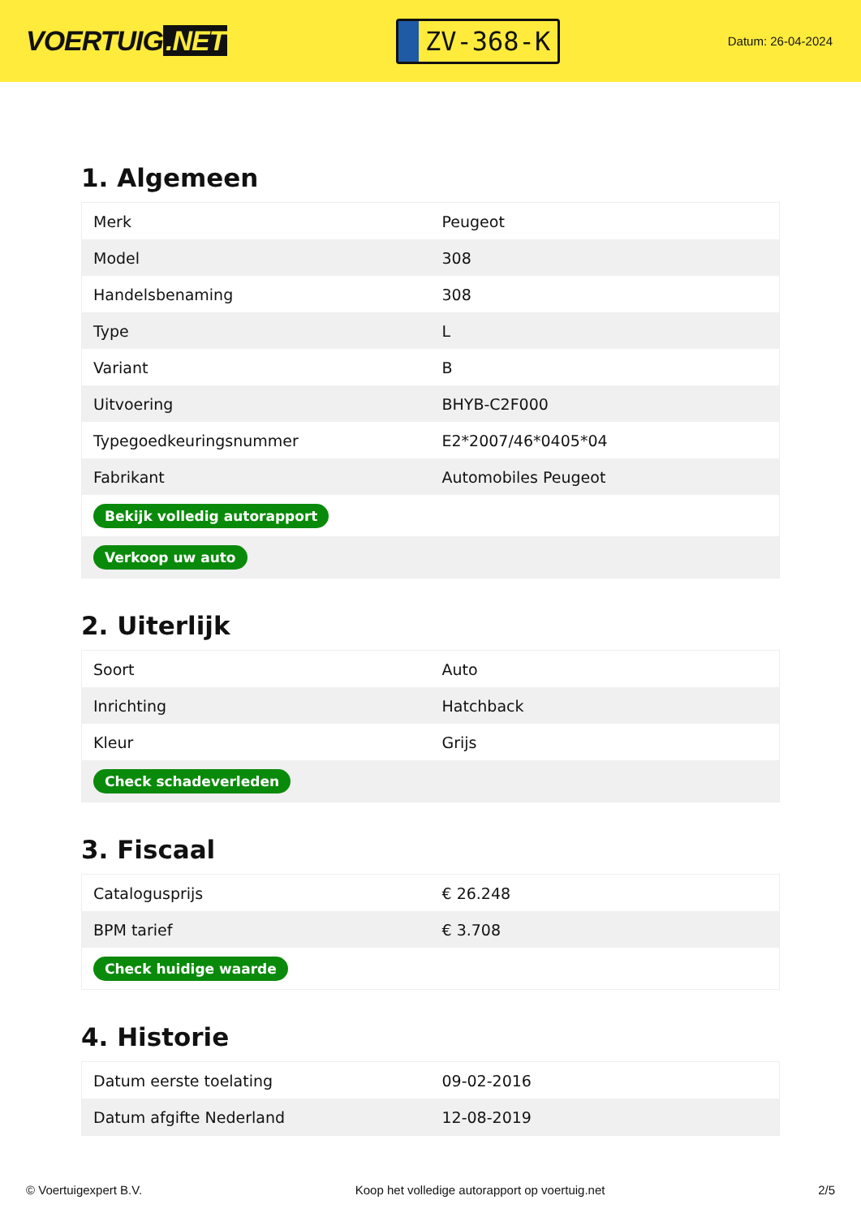VOERTUIG.NET
ZV-368-K
Datum: 26-04-2024
1. Algemeen
| Merk | Peugeot |
| Model | 308 |
| Handelsbenaming | 308 |
| Type | L |
| Variant | B |
| Uitvoering | BHYB-C2F000 |
| Typegoedkeuringsnummer | E2*2007/46*0405*04 |
| Fabrikant | Automobiles Peugeot |
| Bekijk volledig autorapport | |
| Verkoop uw auto | |
2. Uiterlijk
| Soort | Auto |
| Inrichting | Hatchback |
| Kleur | Grijs |
| Check schadeverleden | |
3. Fiscaal
| Catalogusprijs | € 26.248 |
| BPM tarief | € 3.708 |
| Check huidige waarde | |
4. Historie
| Datum eerste toelating | 09-02-2016 |
| Datum afgifte Nederland | 12-08-2019 |
© Voertuigexpert B.V. Koop het volledige autorapport op voertuig.net 2/5